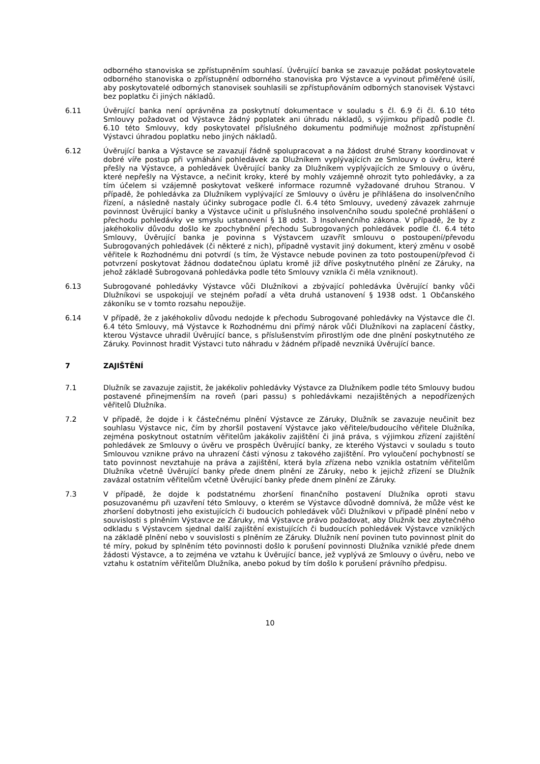odborného stanoviska se zpřístupněním souhlasí. Úvěrující banka se zavazuje požádat poskytovatele odborného stanoviska o zpřístupnění odborného stanoviska pro Výstavce a vyvinout přiměřené úsilí, aby poskytovatelé odborných stanovisek souhlasili se zpřístupňováním odborných stanovisek Výstavci bez poplatku či jiných nákladů.
6.11 Úvěrující banka není oprávněna za poskytnutí dokumentace v souladu s čl. 6.9 či čl. 6.10 této Smlouvy požadovat od Výstavce žádný poplatek ani úhradu nákladů, s výjimkou případů podle čl. 6.10 této Smlouvy, kdy poskytovatel příslušného dokumentu podmiňuje možnost zpřístupnění Výstavci úhradou poplatku nebo jiných nákladů.
6.12 Úvěrující banka a Výstavce se zavazují řádně spolupracovat a na žádost druhé Strany koordinovat v dobré víře postup při vymáhání pohledávek za Dlužníkem vyplývajících ze Smlouvy o úvěru, které přešly na Výstavce, a pohledávek Úvěrující banky za Dlužníkem vyplývajících ze Smlouvy o úvěru, které nepřešly na Výstavce, a nečinit kroky, které by mohly vzájemně ohrozit tyto pohledávky, a za tím účelem si vzájemně poskytovat veškeré informace rozumně vyžadované druhou Stranou. V případě, že pohledávka za Dlužníkem vyplývající ze Smlouvy o úvěru je přihlášena do insolvenčního řízení, a následně nastaly účinky subrogace podle čl. 6.4 této Smlouvy, uvedený závazek zahrnuje povinnost Úvěrující banky a Výstavce učinit u příslušného insolvenčního soudu společné prohlášení o přechodu pohledávky ve smyslu ustanovení § 18 odst. 3 Insolvenčního zákona. V případě, že by z jakéhokoliv důvodu došlo ke zpochybnění přechodu Subrogovaných pohledávek podle čl. 6.4 této Smlouvy, Úvěrující banka je povinna s Výstavcem uzavřít smlouvu o postoupení/převodu Subrogovaných pohledávek (či některé z nich), případně vystavit jiný dokument, který změnu v osobě věřitele k Rozhodnému dni potvrdí (s tím, že Výstavce nebude povinen za toto postoupení/převod či potvrzení poskytovat žádnou dodatečnou úplatu kromě již dříve poskytnutého plnění ze Záruky, na jehož základě Subrogovaná pohledávka podle této Smlouvy vznikla či měla vzniknout).
6.13 Subrogované pohledávky Výstavce vůči Dlužníkovi a zbývající pohledávka Úvěrující banky vůči Dlužníkovi se uspokojují ve stejném pořadí a věta druhá ustanovení § 1938 odst. 1 Občanského zákoníku se v tomto rozsahu nepoužije.
6.14 V případě, že z jakéhokoliv důvodu nedojde k přechodu Subrogované pohledávky na Výstavce dle čl. 6.4 této Smlouvy, má Výstavce k Rozhodnému dni přímý nárok vůči Dlužníkovi na zaplacení částky, kterou Výstavce uhradil Úvěrující bance, s příslušenstvím přirostlým ode dne plnění poskytnutého ze Záruky. Povinnost hradit Výstavci tuto náhradu v žádném případě nevzniká Úvěrující bance.
7 ZAJIŠTĚNÍ
7.1 Dlužník se zavazuje zajistit, že jakékoliv pohledávky Výstavce za Dlužníkem podle této Smlouvy budou postavené přinejmenším na roveň (pari passu) s pohledávkami nezajištěných a nepodřízených věřitelů Dlužníka.
7.2 V případě, že dojde i k částečnému plnění Výstavce ze Záruky, Dlužník se zavazuje neučinit bez souhlasu Výstavce nic, čím by zhoršil postavení Výstavce jako věřitele/budoucího věřitele Dlužníka, zejména poskytnout ostatním věřitelům jakákoliv zajištění či jiná práva, s výjimkou zřízení zajištění pohledávek ze Smlouvy o úvěru ve prospěch Úvěrující banky, ze kterého Výstavci v souladu s touto Smlouvou vznikne právo na uhrazení části výnosu z takového zajištění. Pro vyloučení pochybností se tato povinnost nevztahuje na práva a zajištění, která byla zřízena nebo vznikla ostatním věřitelům Dlužníka včetně Úvěrující banky přede dnem plnění ze Záruky, nebo k jejichž zřízení se Dlužník zavázal ostatním věřitelům včetně Úvěrující banky přede dnem plnění ze Záruky.
7.3 V případě, že dojde k podstatnému zhoršení finančního postavení Dlužníka oproti stavu posuzovanému při uzavření této Smlouvy, o kterém se Výstavce důvodně domnívá, že může vést ke zhoršení dobytnosti jeho existujících či budoucích pohledávek vůči Dlužníkovi v případě plnění nebo v souvislosti s plněním Výstavce ze Záruky, má Výstavce právo požadovat, aby Dlužník bez zbytečného odkladu s Výstavcem sjednal další zajištění existujících či budoucích pohledávek Výstavce vzniklých na základě plnění nebo v souvislosti s plněním ze Záruky. Dlužník není povinen tuto povinnost plnit do té míry, pokud by splněním této povinnosti došlo k porušení povinnosti Dlužníka vzniklé přede dnem žádosti Výstavce, a to zejména ve vztahu k Úvěrující bance, jež vyplývá ze Smlouvy o úvěru, nebo ve vztahu k ostatním věřitelům Dlužníka, anebo pokud by tím došlo k porušení právního předpisu.
10